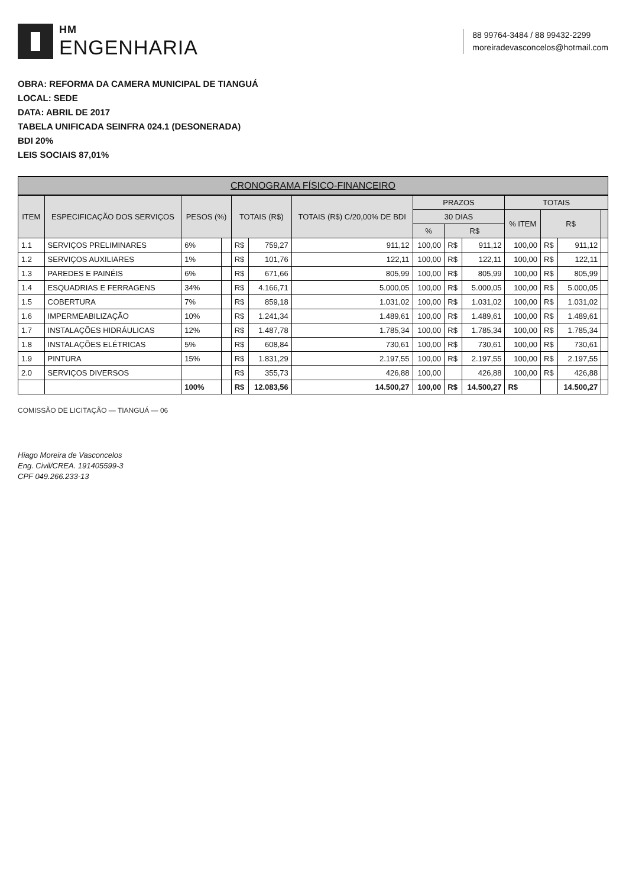HM
ENGENHARIA
88 99764-3484 / 88 99432-2299
moreiradevasconcelos@hotmail.com
OBRA: REFORMA DA CAMERA MUNICIPAL DE TIANGUÁ
LOCAL: SEDE
DATA: ABRIL DE 2017
TABELA UNIFICADA SEINFRA 024.1 (DESONERADA)
BDI 20%
LEIS SOCIAIS 87,01%
CRONOGRAMA FÍSICO-FINANCEIRO
| ITEM | ESPECIFICAÇÃO DOS SERVIÇOS | PESOS (%) | | TOTAIS (R$) | | TOTAIS (R$) C/20,00% DE BDI | PRAZOS | | | TOTAIS | | | |
| --- | --- | --- | --- | --- | --- | --- | --- | --- | --- | --- | --- | --- | --- |
| | | | | | | | 30 DIAS | | | % ITEM | R$ | | |
| | | | | | | | % | R$ | | | | | |
| 1.1 | SERVIÇOS PRELIMINARES | 6% | | R$ | 759,27 | 911,12 | 100,00 | R$ | 911,12 | 100,00 | R$ | 911,12 | |
| 1.2 | SERVIÇOS AUXILIARES | 1% | | R$ | 101,76 | 122,11 | 100,00 | R$ | 122,11 | 100,00 | R$ | 122,11 | |
| 1.3 | PAREDES E PAINÉIS | 6% | | R$ | 671,66 | 805,99 | 100,00 | R$ | 805,99 | 100,00 | R$ | 805,99 | |
| 1.4 | ESQUADRIAS E FERRAGENS | 34% | | R$ | 4.166,71 | 5.000,05 | 100,00 | R$ | 5.000,05 | 100,00 | R$ | 5.000,05 | |
| 1.5 | COBERTURA | 7% | | R$ | 859,18 | 1.031,02 | 100,00 | R$ | 1.031,02 | 100,00 | R$ | 1.031,02 | |
| 1.6 | IMPERMEABILIZAÇÃO | 10% | | R$ | 1.241,34 | 1.489,61 | 100,00 | R$ | 1.489,61 | 100,00 | R$ | 1.489,61 | |
| 1.7 | INSTALAÇÕES HIDRÁULICAS | 12% | | R$ | 1.487,78 | 1.785,34 | 100,00 | R$ | 1.785,34 | 100,00 | R$ | 1.785,34 | |
| 1.8 | INSTALAÇÕES ELÉTRICAS | 5% | | R$ | 608,84 | 730,61 | 100,00 | R$ | 730,61 | 100,00 | R$ | 730,61 | |
| 1.9 | PINTURA | 15% | | R$ | 1.831,29 | 2.197,55 | 100,00 | R$ | 2.197,55 | 100,00 | R$ | 2.197,55 | |
| 2.0 | SERVIÇOS DIVERSOS | | | R$ | 355,73 | 426,88 | 100,00 | | 426,88 | 100,00 | R$ | 426,88 | |
| | | 100% | | R$ | 12.083,56 | 14.500,27 | 100,00 | R$ | 14.500,27 | R$ | | 14.500,27 | |
COMISSÃO DE LICITAÇÃO — TIANGUÁ — 06
Hiago Moreira de Vasconcelos
Eng. Civil/CREA. 191405599-3
CPF 049.266.233-13